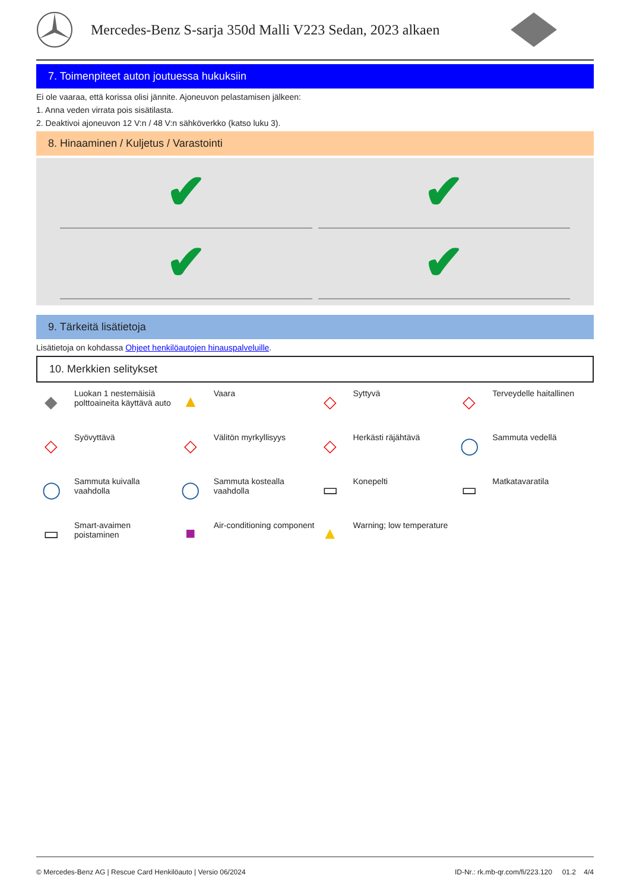Mercedes-Benz S-sarja 350d Malli V223 Sedan, 2023 alkaen
7. Toimenpiteet auton joutuessa hukuksiin
Ei ole vaaraa, että korissa olisi jännite. Ajoneuvon pelastamisen jälkeen:
1. Anna veden virrata pois sisätilasta.
2. Deaktivoi ajoneuvon 12 V:n / 48 V:n sähköverkko (katso luku 3).
8. Hinaaminen / Kuljetus / Varastointi
✔
✔
✔
✔
9. Tärkeitä lisätietoja
Lisätietoja on kohdassa Ohjeet henkilöautojen hinauspalveluille.
10. Merkkien selitykset
◆ Luokan 1 nestemäisiä polttoaineita käyttävä auto
▲ Vaara
◇ Syttyvä
◇ Terveydelle haitallinen
◇ Syövyttävä
◇ Välitön myrkyllisyys
◇ Herkästi räjähtävä
◯ Sammuta vedellä
◯ Sammuta kuivalla vaahdolla
◯ Sammuta kostealla vaahdolla
▭ Konepelti
▭ Matkatavaratila
▭ Smart-avaimen poistaminen
■ Air-conditioning component
▲ Warning; low temperature
© Mercedes-Benz AG | Rescue Card Henkilöauto | Versio 06/2024 ID-Nr.: rk.mb-qr.com/fi/223.120 01.2 4/4